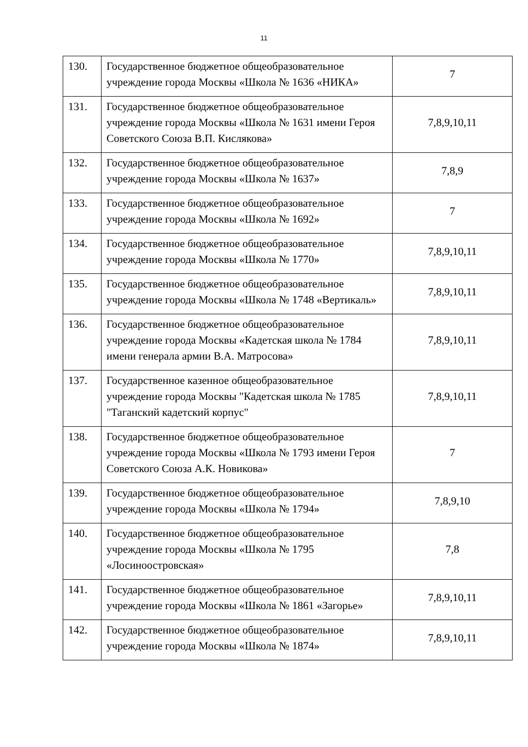11
| 130. | Государственное бюджетное общеобразовательное учреждение города Москвы «Школа № 1636 «НИКА» | 7 |
| 131. | Государственное бюджетное общеобразовательное учреждение города Москвы «Школа № 1631 имени Героя Советского Союза В.П. Кислякова» | 7,8,9,10,11 |
| 132. | Государственное бюджетное общеобразовательное учреждение города Москвы «Школа № 1637» | 7,8,9 |
| 133. | Государственное бюджетное общеобразовательное учреждение города Москвы «Школа № 1692» | 7 |
| 134. | Государственное бюджетное общеобразовательное учреждение города Москвы «Школа № 1770» | 7,8,9,10,11 |
| 135. | Государственное бюджетное общеобразовательное учреждение города Москвы «Школа № 1748 «Вертикаль» | 7,8,9,10,11 |
| 136. | Государственное бюджетное общеобразовательное учреждение города Москвы «Кадетская школа № 1784 имени генерала армии В.А. Матросова» | 7,8,9,10,11 |
| 137. | Государственное казенное общеобразовательное учреждение города Москвы "Кадетская школа № 1785 "Таганский кадетский корпус" | 7,8,9,10,11 |
| 138. | Государственное бюджетное общеобразовательное учреждение города Москвы «Школа № 1793 имени Героя Советского Союза А.К. Новикова» | 7 |
| 139. | Государственное бюджетное общеобразовательное учреждение города Москвы «Школа № 1794» | 7,8,9,10 |
| 140. | Государственное бюджетное общеобразовательное учреждение города Москвы «Школа № 1795 «Лосиноостровская» | 7,8 |
| 141. | Государственное бюджетное общеобразовательное учреждение города Москвы «Школа № 1861 «Загорье» | 7,8,9,10,11 |
| 142. | Государственное бюджетное общеобразовательное учреждение города Москвы «Школа № 1874» | 7,8,9,10,11 |